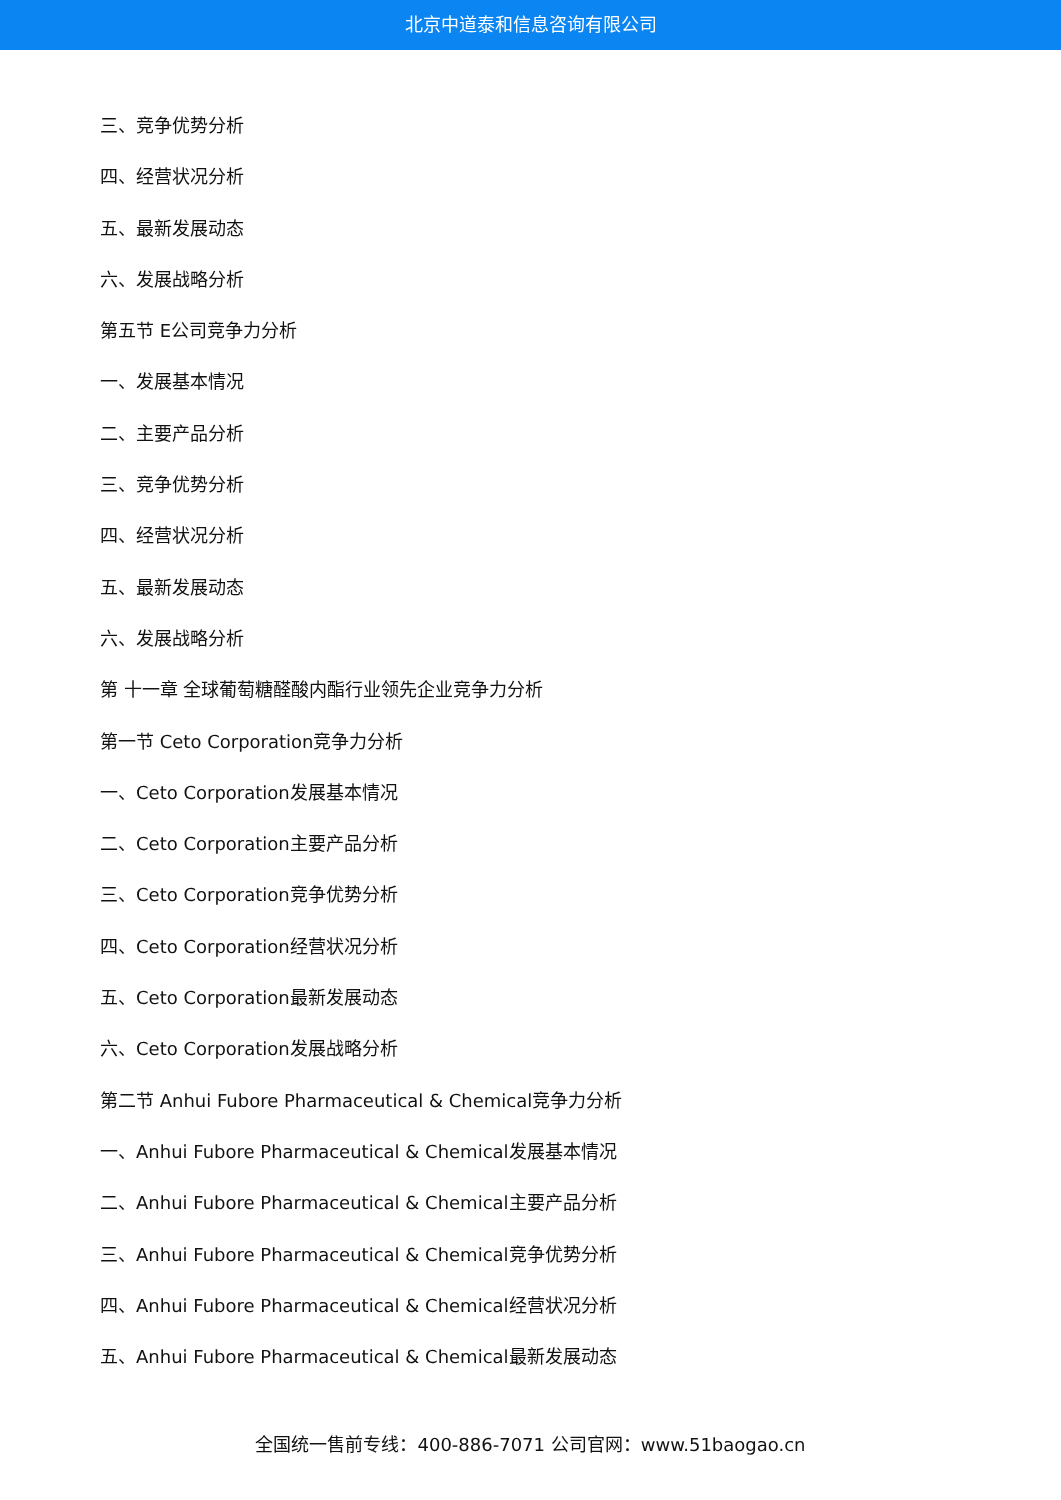北京中道泰和信息咨询有限公司
三、竞争优势分析
四、经营状况分析
五、最新发展动态
六、发展战略分析
第五节 E公司竞争力分析
一、发展基本情况
二、主要产品分析
三、竞争优势分析
四、经营状况分析
五、最新发展动态
六、发展战略分析
第 十一章 全球葡萄糖醛酸内酯行业领先企业竞争力分析
第一节 Ceto Corporation竞争力分析
一、Ceto Corporation发展基本情况
二、Ceto Corporation主要产品分析
三、Ceto Corporation竞争优势分析
四、Ceto Corporation经营状况分析
五、Ceto Corporation最新发展动态
六、Ceto Corporation发展战略分析
第二节 Anhui Fubore Pharmaceutical & Chemical竞争力分析
一、Anhui Fubore Pharmaceutical & Chemical发展基本情况
二、Anhui Fubore Pharmaceutical & Chemical主要产品分析
三、Anhui Fubore Pharmaceutical & Chemical竞争优势分析
四、Anhui Fubore Pharmaceutical & Chemical经营状况分析
五、Anhui Fubore Pharmaceutical & Chemical最新发展动态
全国统一售前专线：400-886-7071 公司官网：www.51baogao.cn